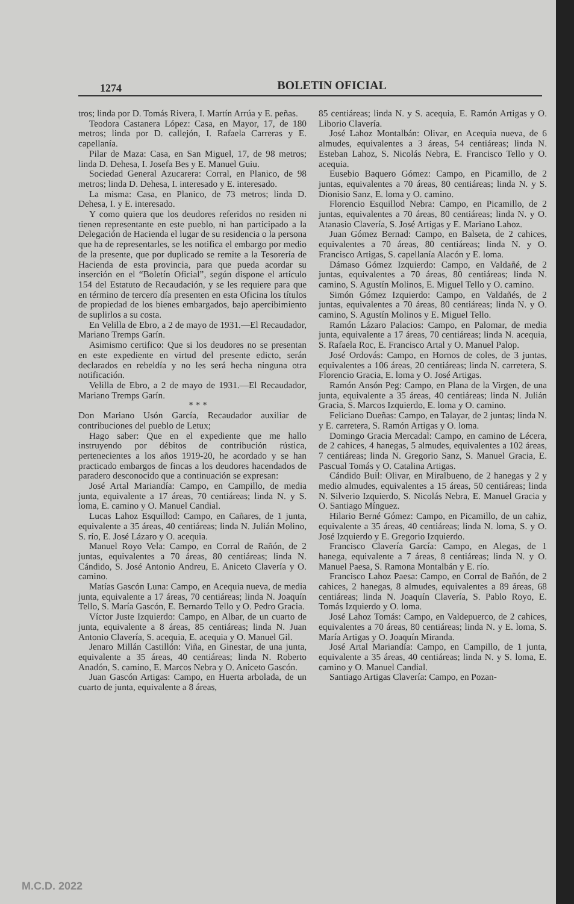1274
BOLETIN OFICIAL
tros; linda por D. Tomás Rivera, I. Martín Arrúa y E. peñas.
Teodora Castanera López: Casa, en Mayor, 17, de 180 metros; linda por D. callejón, I. Rafaela Carreras y E. capellanía.
Pilar de Maza: Casa, en San Miguel, 17, de 98 metros; linda D. Dehesa, I. Josefa Bes y E. Manuel Guiu.
Sociedad General Azucarera: Corral, en Planico, de 98 metros; linda D. Dehesa, I. interesado y E. interesado.
La misma: Casa, en Planico, de 73 metros; linda D. Dehesa, I. y E. interesado.
Y como quiera que los deudores referidos no residen ni tienen representante en este pueblo, ni han participado a la Delegación de Hacienda el lugar de su residencia o la persona que ha de representarles, se les notifica el embargo por medio de la presente, que por duplicado se remite a la Tesorería de Hacienda de esta provincia, para que pueda acordar su inserción en el “Boletín Oficial”, según dispone el artículo 154 del Estatuto de Recaudación, y se les requiere para que en término de tercero día presenten en esta Oficina los títulos de propiedad de los bienes embargados, bajo apercibimiento de suplirlos a su costa.
En Velilla de Ebro, a 2 de mayo de 1931.—El Recaudador, Mariano Tremps Garín.
Asimismo certifico: Que si los deudores no se presentan en este expediente en virtud del presente edicto, serán declarados en rebeldía y no les será hecha ninguna otra notificación.
Velilla de Ebro, a 2 de mayo de 1931.—El Recaudador, Mariano Tremps Garín.
* * *
Don Mariano Usón García, Recaudador auxiliar de contribuciones del pueblo de Letux;
Hago saber: Que en el expediente que me hallo instruyendo por débitos de contribución rústica, pertenecientes a los años 1919-20, he acordado y se han practicado embargos de fincas a los deudores hacendados de paradero desconocido que a continuación se expresan:
José Artal Mariandía: Campo, en Campillo, de media junta, equivalente a 17 áreas, 70 centiáreas; linda N. y S. loma, E. camino y O. Manuel Candial.
Lucas Lahoz Esquillod: Campo, en Cañares, de 1 junta, equivalente a 35 áreas, 40 centiáreas; linda N. Julián Molino, S. río, E. José Lázaro y O. acequia.
Manuel Royo Vela: Campo, en Corral de Rañón, de 2 juntas, equivalentes a 70 áreas, 80 centiáreas; linda N. Cándido, S. José Antonio Andreu, E. Aniceto Clavería y O. camino.
Matías Gascón Luna: Campo, en Acequia nueva, de media junta, equivalente a 17 áreas, 70 centiáreas; linda N. Joaquín Tello, S. María Gascón, E. Bernardo Tello y O. Pedro Gracia.
Víctor Juste Izquierdo: Campo, en Albar, de un cuarto de junta, equivalente a 8 áreas, 85 centiáreas; linda N. Juan Antonio Clavería, S. acequia, E. acequia y O. Manuel Gil.
Jenaro Millán Castillón: Viña, en Ginestar, de una junta, equivalente a 35 áreas, 40 centiáreas; linda N. Roberto Anadón, S. camino, E. Marcos Nebra y O. Aniceto Gascón.
Juan Gascón Artigas: Campo, en Huerta arbolada, de un cuarto de junta, equivalente a 8 áreas,
85 centiáreas; linda N. y S. acequia, E. Ramón Artigas y O. Liborio Clavería.
José Lahoz Montalbán: Olivar, en Acequia nueva, de 6 almudes, equivalentes a 3 áreas, 54 centiáreas; linda N. Esteban Lahoz, S. Nicolás Nebra, E. Francisco Tello y O. acequia.
Eusebio Baquero Gómez: Campo, en Picamillo, de 2 juntas, equivalentes a 70 áreas, 80 centiáreas; linda N. y S. Dionisio Sanz, E. loma y O. camino.
Florencio Esquillod Nebra: Campo, en Picamillo, de 2 juntas, equivalentes a 70 áreas, 80 centiáreas; linda N. y O. Atanasio Clavería, S. José Artigas y E. Mariano Lahoz.
Juan Gómez Bernad: Campo, en Balseta, de 2 cahices, equivalentes a 70 áreas, 80 centiáreas; linda N. y O. Francisco Artigas, S. capellanía Alacón y E. loma.
Dámaso Gómez Izquierdo: Campo, en Valdañé, de 2 juntas, equivalentes a 70 áreas, 80 centiáreas; linda N. camino, S. Agustín Molinos, E. Miguel Tello y O. camino.
Simón Gómez Izquierdo: Campo, en Valdañés, de 2 juntas, equivalentes a 70 áreas, 80 centiáreas; linda N. y O. camino, S. Agustín Molinos y E. Miguel Tello.
Ramón Lázaro Palacios: Campo, en Palomar, de media junta, equivalente a 17 áreas, 70 centiáreas; linda N. acequia, S. Rafaela Roc, E. Francisco Artal y O. Manuel Palop.
José Ordovás: Campo, en Hornos de coles, de 3 juntas, equivalentes a 106 áreas, 20 centiáreas; linda N. carretera, S. Florencio Gracia, E. loma y O. José Artigas.
Ramón Ansón Peg: Campo, en Plana de la Virgen, de una junta, equivalente a 35 áreas, 40 centiáreas; linda N. Julián Gracia, S. Marcos Izquierdo, E. loma y O. camino.
Feliciano Dueñas: Campo, en Talayar, de 2 juntas; linda N. y E. carretera, S. Ramón Artigas y O. loma.
Domingo Gracia Mercadal: Campo, en camino de Lécera, de 2 cahices, 4 hanegas, 5 almudes, equivalentes a 102 áreas, 7 centiáreas; linda N. Gregorio Sanz, S. Manuel Gracia, E. Pascual Tomás y O. Catalina Artigas.
Cándido Buil: Olivar, en Miralbueno, de 2 hanegas y 2 y medio almudes, equivalentes a 15 áreas, 50 centiáreas; linda N. Silverio Izquierdo, S. Nicolás Nebra, E. Manuel Gracia y O. Santiago Mínguez.
Hilario Berné Gómez: Campo, en Picamillo, de un cahiz, equivalente a 35 áreas, 40 centiáreas; linda N. loma, S. y O. José Izquierdo y E. Gregorio Izquierdo.
Francisco Clavería García: Campo, en Alegas, de 1 hanega, equivalente a 7 áreas, 8 centiáreas; linda N. y O. Manuel Paesa, S. Ramona Montalbán y E. río.
Francisco Lahoz Paesa: Campo, en Corral de Bañón, de 2 cahices, 2 hanegas, 8 almudes, equivalentes a 89 áreas, 68 centiáreas; linda N. Joaquín Clavería, S. Pablo Royo, E. Tomás Izquierdo y O. loma.
José Lahoz Tomás: Campo, en Valdepuerco, de 2 cahices, equivalentes a 70 áreas, 80 centiáreas; linda N. y E. loma, S. María Artigas y O. Joaquín Miranda.
José Artal Mariandía: Campo, en Campillo, de 1 junta, equivalente a 35 áreas, 40 centiáreas; linda N. y S. loma, E. camino y O. Manuel Candial.
Santiago Artigas Clavería: Campo, en Pozan-
M.C.D. 2022